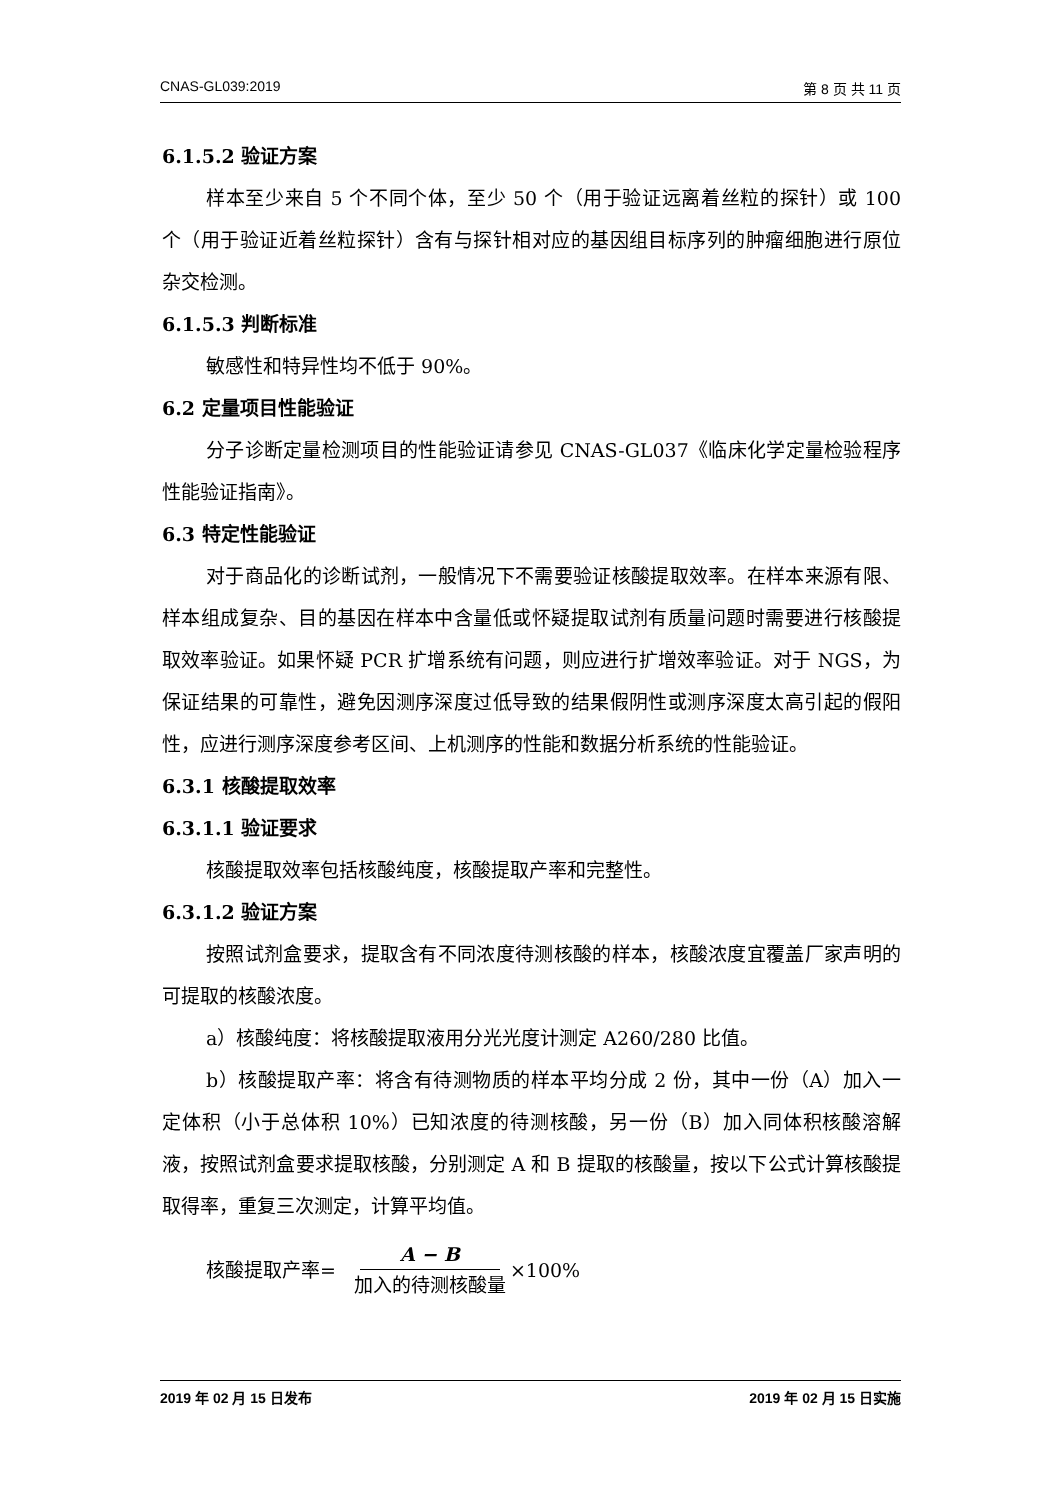CNAS-GL039:2019 第 8 页 共 11 页
6.1.5.2 验证方案
样本至少来自 5 个不同个体，至少 50 个（用于验证远离着丝粒的探针）或 100 个（用于验证近着丝粒探针）含有与探针相对应的基因组目标序列的肿瘤细胞进行原位杂交检测。
6.1.5.3 判断标准
敏感性和特异性均不低于 90%。
6.2 定量项目性能验证
分子诊断定量检测项目的性能验证请参见 CNAS-GL037《临床化学定量检验程序性能验证指南》。
6.3 特定性能验证
对于商品化的诊断试剂，一般情况下不需要验证核酸提取效率。在样本来源有限、样本组成复杂、目的基因在样本中含量低或怀疑提取试剂有质量问题时需要进行核酸提取效率验证。如果怀疑 PCR 扩增系统有问题，则应进行扩增效率验证。对于 NGS，为保证结果的可靠性，避免因测序深度过低导致的结果假阴性或测序深度太高引起的假阳性，应进行测序深度参考区间、上机测序的性能和数据分析系统的性能验证。
6.3.1 核酸提取效率
6.3.1.1 验证要求
核酸提取效率包括核酸纯度，核酸提取产率和完整性。
6.3.1.2 验证方案
按照试剂盒要求，提取含有不同浓度待测核酸的样本，核酸浓度宜覆盖厂家声明的可提取的核酸浓度。
a）核酸纯度：将核酸提取液用分光光度计测定 A260/280 比值。
b）核酸提取产率：将含有待测物质的样本平均分成 2 份，其中一份（A）加入一定体积（小于总体积 10%）已知浓度的待测核酸，另一份（B）加入同体积核酸溶解液，按照试剂盒要求提取核酸，分别测定 A 和 B 提取的核酸量，按以下公式计算核酸提取得率，重复三次测定，计算平均值。
核酸提取产率= A − B 加入的待测核酸量 ×100%
2019 年 02 月 15 日发布 2019 年 02 月 15 日实施